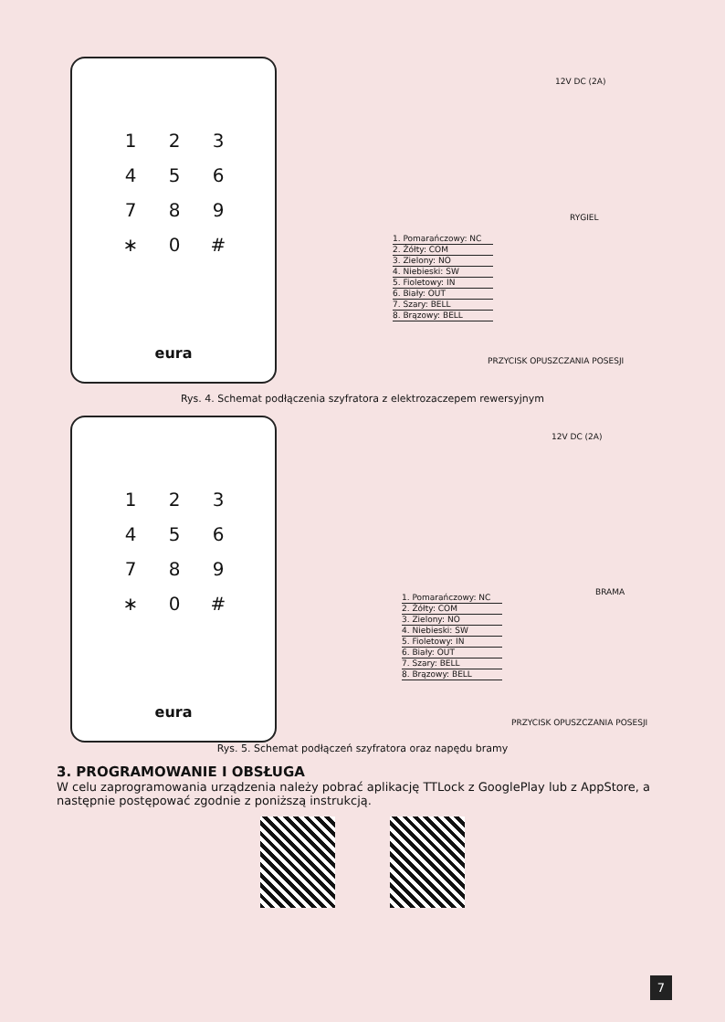123456789 ∗ 0 #
eura
12V DC (2A)
RYGIEL
1. Pomarańczowy: NC
2. Żółty: COM
3. Zielony: NO
4. Niebieski: SW
5. Fioletowy: IN
6. Biały: OUT
7. Szary: BELL
8. Brązowy: BELL
PRZYCISK OPUSZCZANIA POSESJI
Rys. 4. Schemat podłączenia szyfratora z elektrozaczepem rewersyjnym
123456789 ∗ 0 #
eura
12V DC (2A)
BRAMA
1. Pomarańczowy: NC
2. Żółty: COM
3. Zielony: NO
4. Niebieski: SW
5. Fioletowy: IN
6. Biały: OUT
7. Szary: BELL
8. Brązowy: BELL
PRZYCISK OPUSZCZANIA POSESJI
Rys. 5. Schemat podłączeń szyfratora oraz napędu bramy
3. PROGRAMOWANIE I OBSŁUGA
W celu zaprogramowania urządzenia należy pobrać aplikację TTLock z GooglePlay lub z AppStore, a następnie postępować zgodnie z poniższą instrukcją.
7